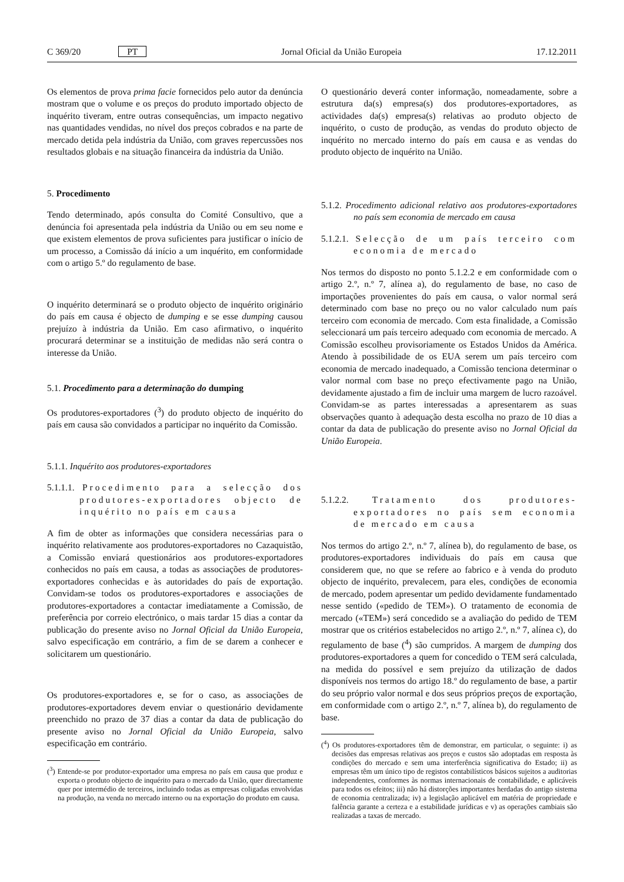C 369/20 PT Jornal Oficial da União Europeia 17.12.2011
Os elementos de prova prima facie fornecidos pelo autor da denúncia mostram que o volume e os preços do produto importado objecto de inquérito tiveram, entre outras consequências, um impacto negativo nas quantidades vendidas, no nível dos preços cobrados e na parte de mercado detida pela indústria da União, com graves repercussões nos resultados globais e na situação financeira da indústria da União.
5. Procedimento
Tendo determinado, após consulta do Comité Consultivo, que a denúncia foi apresentada pela indústria da União ou em seu nome e que existem elementos de prova suficientes para justificar o início de um processo, a Comissão dá início a um inquérito, em conformidade com o artigo 5.º do regulamento de base.
O inquérito determinará se o produto objecto de inquérito originário do país em causa é objecto de dumping e se esse dumping causou prejuízo à indústria da União. Em caso afirmativo, o inquérito procurará determinar se a instituição de medidas não será contra o interesse da União.
5.1. Procedimento para a determinação do dumping
Os produtores-exportadores (<sup>3</sup>) do produto objecto de inquérito do país em causa são convidados a participar no inquérito da Comissão.
5.1.1. Inquérito aos produtores-exportadores
5.1.1.1. Procedimento para a selecção dos produtores-exportadores objecto de inquérito no país em causa
A fim de obter as informações que considera necessárias para o inquérito relativamente aos produtores-exportadores no Cazaquistão, a Comissão enviará questionários aos produtores-exportadores conhecidos no país em causa, a todas as associações de produtores-exportadores conhecidas e às autoridades do país de exportação. Convidam-se todos os produtores-exportadores e associações de produtores-exportadores a contactar imediatamente a Comissão, de preferência por correio electrónico, o mais tardar 15 dias a contar da publicação do presente aviso no Jornal Oficial da União Europeia, salvo especificação em contrário, a fim de se darem a conhecer e solicitarem um questionário.
Os produtores-exportadores e, se for o caso, as associações de produtores-exportadores devem enviar o questionário devidamente preenchido no prazo de 37 dias a contar da data de publicação do presente aviso no Jornal Oficial da União Europeia, salvo especificação em contrário.
(<sup>3</sup>) Entende-se por produtor-exportador uma empresa no país em causa que produz e exporta o produto objecto de inquérito para o mercado da União, quer directamente quer por intermédio de terceiros, incluindo todas as empresas coligadas envolvidas na produção, na venda no mercado interno ou na exportação do produto em causa.
O questionário deverá conter informação, nomeadamente, sobre a estrutura da(s) empresa(s) dos produtores-exportadores, as actividades da(s) empresa(s) relativas ao produto objecto de inquérito, o custo de produção, as vendas do produto objecto de inquérito no mercado interno do país em causa e as vendas do produto objecto de inquérito na União.
5.1.2. Procedimento adicional relativo aos produtores-exportadores no país sem economia de mercado em causa
5.1.2.1. Selecção de um país terceiro com economia de mercado
Nos termos do disposto no ponto 5.1.2.2 e em conformidade com o artigo 2.º, n.º 7, alínea a), do regulamento de base, no caso de importações provenientes do país em causa, o valor normal será determinado com base no preço ou no valor calculado num país terceiro com economia de mercado. Com esta finalidade, a Comissão seleccionará um país terceiro adequado com economia de mercado. A Comissão escolheu provisoriamente os Estados Unidos da América. Atendo à possibilidade de os EUA serem um país terceiro com economia de mercado inadequado, a Comissão tenciona determinar o valor normal com base no preço efectivamente pago na União, devidamente ajustado a fim de incluir uma margem de lucro razoável. Convidam-se as partes interessadas a apresentarem as suas observações quanto à adequação desta escolha no prazo de 10 dias a contar da data de publicação do presente aviso no Jornal Oficial da União Europeia.
5.1.2.2. Tratamento dos produtores-exportadores no país sem economia de mercado em causa
Nos termos do artigo 2.º, n.º 7, alínea b), do regulamento de base, os produtores-exportadores individuais do país em causa que considerem que, no que se refere ao fabrico e à venda do produto objecto de inquérito, prevalecem, para eles, condições de economia de mercado, podem apresentar um pedido devidamente fundamentado nesse sentido («pedido de TEM»). O tratamento de economia de mercado («TEM») será concedido se a avaliação do pedido de TEM mostrar que os critérios estabelecidos no artigo 2.º, n.º 7, alínea c), do regulamento de base (<sup>4</sup>) são cumpridos. A margem de dumping dos produtores-exportadores a quem for concedido o TEM será calculada, na medida do possível e sem prejuízo da utilização de dados disponíveis nos termos do artigo 18.º do regulamento de base, a partir do seu próprio valor normal e dos seus próprios preços de exportação, em conformidade com o artigo 2.º, n.º 7, alínea b), do regulamento de base.
(<sup>4</sup>) Os produtores-exportadores têm de demonstrar, em particular, o seguinte: i) as decisões das empresas relativas aos preços e custos são adoptadas em resposta às condições do mercado e sem uma interferência significativa do Estado; ii) as empresas têm um único tipo de registos contabilísticos básicos sujeitos a auditorias independentes, conformes às normas internacionais de contabilidade, e aplicáveis para todos os efeitos; iii) não há distorções importantes herdadas do antigo sistema de economia centralizada; iv) a legislação aplicável em matéria de propriedade e falência garante a certeza e a estabilidade jurídicas e v) as operações cambiais são realizadas a taxas de mercado.